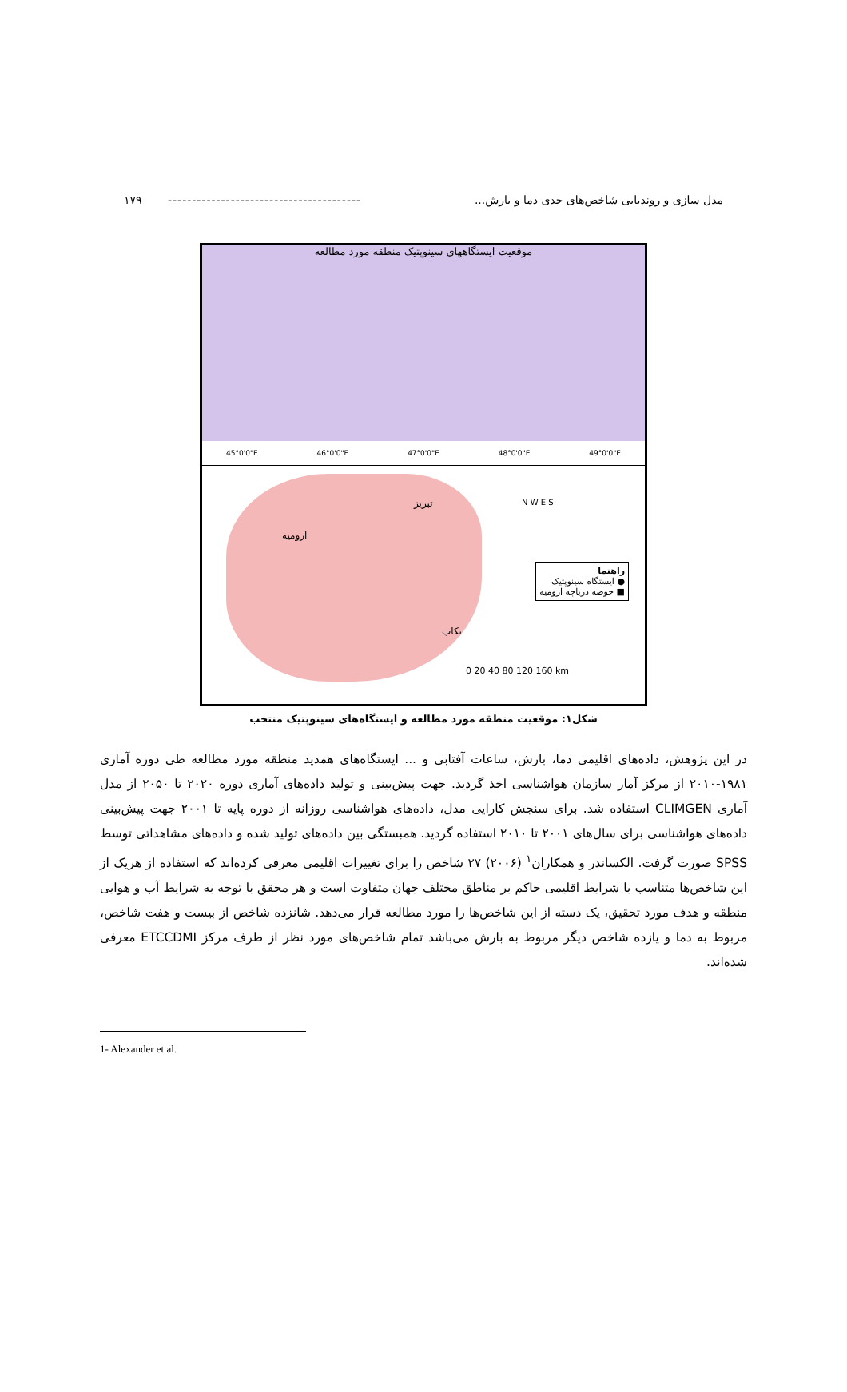مدل سازی و روندیابی شاخص‌های حدی دما و بارش... ---------------------------------------- ۱۷۹
موقعیت ایستگاههای سینوپتیک منطقه مورد مطالعه
45°0'0"E 46°0'0"E 47°0'0"E 48°0'0"E 49°0'0"E
تبریز
ارومیه
تکاب
N W E S
راهنما
● ایستگاه سینوپتیک
■ حوضه دریاچه ارومیه
0 20 40 80 120 160 km
شکل۱: موقعیت منطقه مورد مطالعه و ایستگاه‌های سینوپتیک منتخب
در این پژوهش، داده‌های اقلیمی دما، بارش، ساعات آفتابی و ... ایستگاه‌های همدید منطقه مورد مطالعه طی دوره آماری ۱۹۸۱-۲۰۱۰ از مرکز آمار سازمان هواشناسی اخذ گردید. جهت پیش‌بینی و تولید داده‌های آماری دوره ۲۰۲۰ تا ۲۰۵۰ از مدل آماری CLIMGEN استفاده شد. برای سنجش کارایی مدل، داده‌های هواشناسی روزانه از دوره پایه تا ۲۰۰۱ جهت پیش‌بینی داده‌های هواشناسی برای سال‌های ۲۰۰۱ تا ۲۰۱۰ استفاده گردید. همبستگی بین داده‌های تولید شده و داده‌های مشاهداتی توسط SPSS صورت گرفت. الکساندر و همکاران<sup>۱</sup> (۲۰۰۶) ۲۷ شاخص را برای تغییرات اقلیمی معرفی کرده‌اند که استفاده از هریک از این شاخص‌ها متناسب با شرایط اقلیمی حاکم بر مناطق مختلف جهان متفاوت است و هر محقق با توجه به شرایط آب و هوایی منطقه و هدف مورد تحقیق، یک دسته از این شاخص‌ها را مورد مطالعه قرار می‌دهد. شانزده شاخص از بیست و هفت شاخص، مربوط به دما و یازده شاخص دیگر مربوط به بارش می‌باشد تمام شاخص‌های مورد نظر از طرف مرکز ETCCDMI معرفی شده‌اند.
1- Alexander et al.